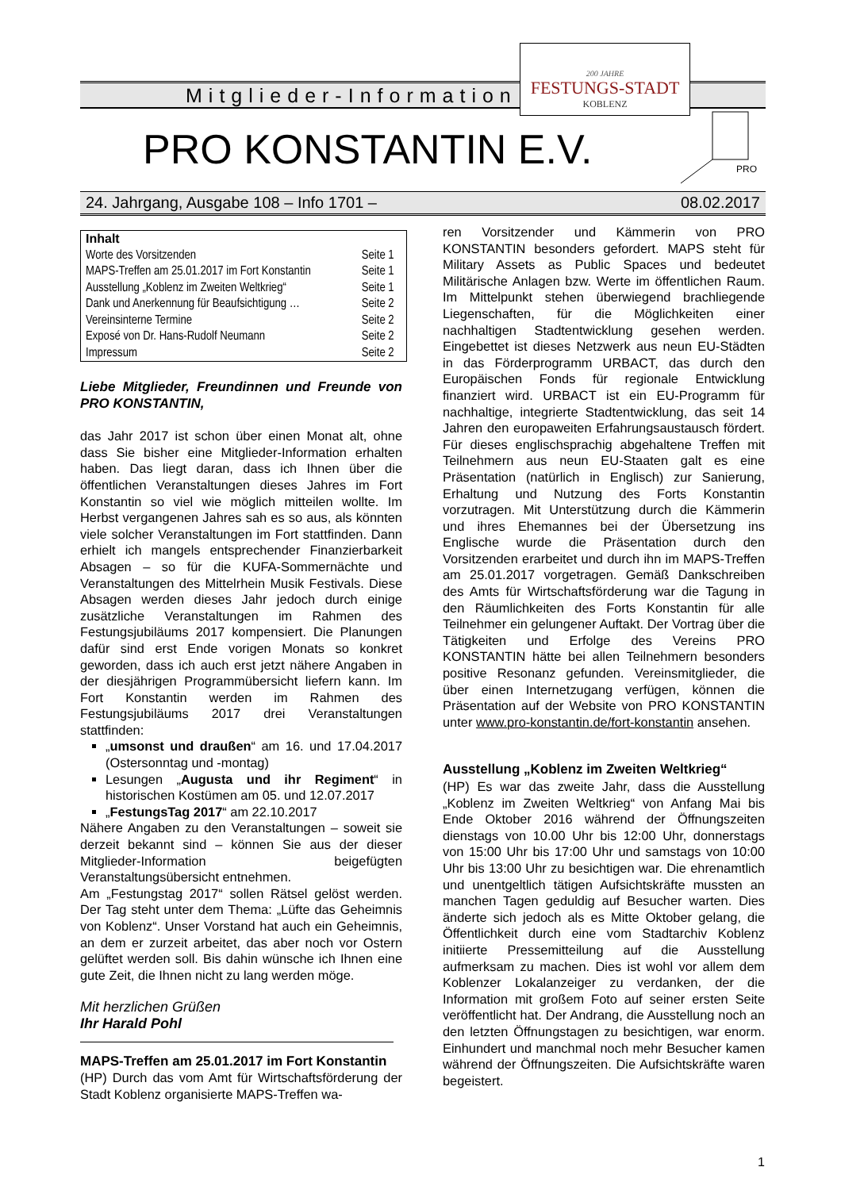Mitglieder-Information
200 JAHRE
FESTUNGS-STADT
KOBLENZ
PRO KONSTANTIN E.V.
PRO
24. Jahrgang, Ausgabe 108 – Info 1701 – 08.02.2017
| Inhalt | |
| --- | --- |
| Worte des Vorsitzenden | Seite 1 |
| MAPS-Treffen am 25.01.2017 im Fort Konstantin | Seite 1 |
| Ausstellung „Koblenz im Zweiten Weltkrieg“ | Seite 1 |
| Dank und Anerkennung für Beaufsichtigung … | Seite 2 |
| Vereinsinterne Termine | Seite 2 |
| Exposé von Dr. Hans-Rudolf Neumann | Seite 2 |
| Impressum | Seite 2 |
Liebe Mitglieder, Freundinnen und Freunde von PRO KONSTANTIN,
das Jahr 2017 ist schon über einen Monat alt, ohne dass Sie bisher eine Mitglieder-Information erhalten haben. Das liegt daran, dass ich Ihnen über die öffentlichen Veranstaltungen dieses Jahres im Fort Konstantin so viel wie möglich mitteilen wollte. Im Herbst vergangenen Jahres sah es so aus, als könnten viele solcher Veranstaltungen im Fort stattfinden. Dann erhielt ich mangels entsprechender Finanzierbarkeit Absagen – so für die KUFA-Sommernächte und Veranstaltungen des Mittelrhein Musik Festivals. Diese Absagen werden dieses Jahr jedoch durch einige zusätzliche Veranstaltungen im Rahmen des Festungsjubiläums 2017 kompensiert. Die Planungen dafür sind erst Ende vorigen Monats so konkret geworden, dass ich auch erst jetzt nähere Angaben in der diesjährigen Programmübersicht liefern kann. Im Fort Konstantin werden im Rahmen des Festungsjubiläums 2017 drei Veranstaltungen stattfinden:
„umsonst und draußen“ am 16. und 17.04.2017 (Ostersonntag und -montag)
Lesungen „Augusta und ihr Regiment“ in historischen Kostümen am 05. und 12.07.2017
„FestungsTag 2017“ am 22.10.2017
Nähere Angaben zu den Veranstaltungen – soweit sie derzeit bekannt sind – können Sie aus der dieser Mitglieder-Information beigefügten Veranstaltungsübersicht entnehmen.
Am „Festungstag 2017“ sollen Rätsel gelöst werden. Der Tag steht unter dem Thema: „Lüfte das Geheimnis von Koblenz“. Unser Vorstand hat auch ein Geheimnis, an dem er zurzeit arbeitet, das aber noch vor Ostern gelüftet werden soll. Bis dahin wünsche ich Ihnen eine gute Zeit, die Ihnen nicht zu lang werden möge.
Mit herzlichen Grüßen
Ihr Harald Pohl
MAPS-Treffen am 25.01.2017 im Fort Konstantin
(HP) Durch das vom Amt für Wirtschaftsförderung der Stadt Koblenz organisierte MAPS-Treffen wa-
ren Vorsitzender und Kämmerin von PRO KONSTANTIN besonders gefordert. MAPS steht für Military Assets as Public Spaces und bedeutet Militärische Anlagen bzw. Werte im öffentlichen Raum. Im Mittelpunkt stehen überwiegend brachliegende Liegenschaften, für die Möglichkeiten einer nachhaltigen Stadtentwicklung gesehen werden. Eingebettet ist dieses Netzwerk aus neun EU-Städten in das Förderprogramm URBACT, das durch den Europäischen Fonds für regionale Entwicklung finanziert wird. URBACT ist ein EU-Programm für nachhaltige, integrierte Stadtentwicklung, das seit 14 Jahren den europaweiten Erfahrungsaustausch fördert. Für dieses englischsprachig abgehaltene Treffen mit Teilnehmern aus neun EU-Staaten galt es eine Präsentation (natürlich in Englisch) zur Sanierung, Erhaltung und Nutzung des Forts Konstantin vorzutragen. Mit Unterstützung durch die Kämmerin und ihres Ehemannes bei der Übersetzung ins Englische wurde die Präsentation durch den Vorsitzenden erarbeitet und durch ihn im MAPS-Treffen am 25.01.2017 vorgetragen. Gemäß Dankschreiben des Amts für Wirtschaftsförderung war die Tagung in den Räumlichkeiten des Forts Konstantin für alle Teilnehmer ein gelungener Auftakt. Der Vortrag über die Tätigkeiten und Erfolge des Vereins PRO KONSTANTIN hätte bei allen Teilnehmern besonders positive Resonanz gefunden. Vereinsmitglieder, die über einen Internetzugang verfügen, können die Präsentation auf der Website von PRO KONSTANTIN unter www.pro-konstantin.de/fort-konstantin ansehen.
Ausstellung „Koblenz im Zweiten Weltkrieg“
(HP) Es war das zweite Jahr, dass die Ausstellung „Koblenz im Zweiten Weltkrieg“ von Anfang Mai bis Ende Oktober 2016 während der Öffnungszeiten dienstags von 10.00 Uhr bis 12:00 Uhr, donnerstags von 15:00 Uhr bis 17:00 Uhr und samstags von 10:00 Uhr bis 13:00 Uhr zu besichtigen war. Die ehrenamtlich und unentgeltlich tätigen Aufsichtskräfte mussten an manchen Tagen geduldig auf Besucher warten. Dies änderte sich jedoch als es Mitte Oktober gelang, die Öffentlichkeit durch eine vom Stadtarchiv Koblenz initiierte Pressemitteilung auf die Ausstellung aufmerksam zu machen. Dies ist wohl vor allem dem Koblenzer Lokalanzeiger zu verdanken, der die Information mit großem Foto auf seiner ersten Seite veröffentlicht hat. Der Andrang, die Ausstellung noch an den letzten Öffnungstagen zu besichtigen, war enorm. Einhundert und manchmal noch mehr Besucher kamen während der Öffnungszeiten. Die Aufsichtskräfte waren begeistert.
1